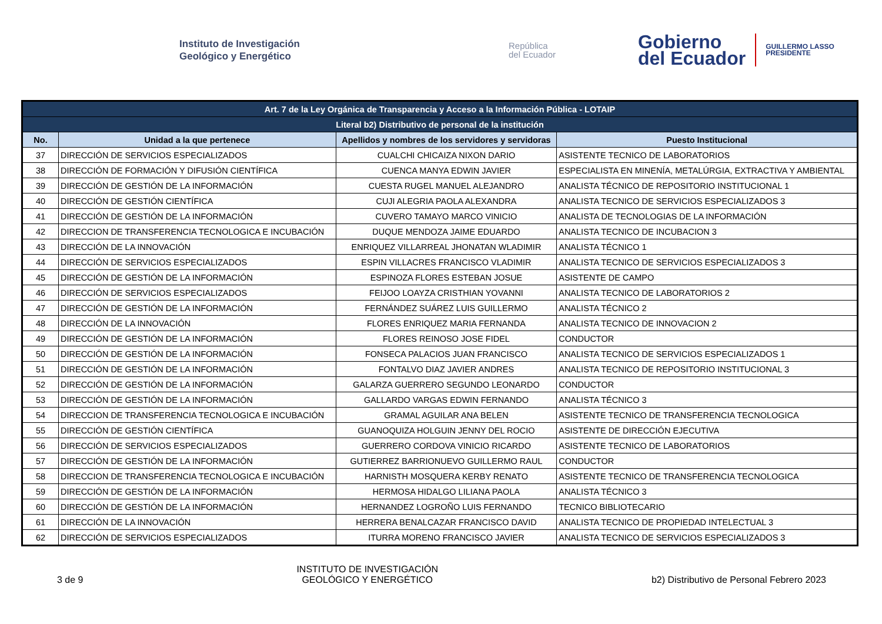Instituto de Investigación
Geológico y Energético
República
del Ecuador
Gobierno
del Ecuador
GUILLERMO LASSO
PRESIDENTE
| Art. 7 de la Ley Orgánica de Transparencia y Acceso a la Información Pública - LOTAIP | | | |
| Literal b2) Distributivo de personal de la institución | | | |
| No. | Unidad a la que pertenece | Apellidos y nombres de los servidores y servidoras | Puesto Institucional |
| 37 | DIRECCIÓN DE SERVICIOS ESPECIALIZADOS | CUALCHI CHICAIZA NIXON DARIO | ASISTENTE TECNICO DE LABORATORIOS |
| 38 | DIRECCIÓN DE FORMACIÓN Y DIFUSIÓN CIENTÍFICA | CUENCA MANYA EDWIN JAVIER | ESPECIALISTA EN MINENÍA, METALÚRGIA, EXTRACTIVA Y AMBIENTAL |
| 39 | DIRECCIÓN DE GESTIÓN DE LA INFORMACIÓN | CUESTA RUGEL MANUEL ALEJANDRO | ANALISTA TÉCNICO DE REPOSITORIO INSTITUCIONAL 1 |
| 40 | DIRECCIÓN DE GESTIÓN CIENTÍFICA | CUJI ALEGRIA PAOLA ALEXANDRA | ANALISTA TECNICO DE SERVICIOS ESPECIALIZADOS 3 |
| 41 | DIRECCIÓN DE GESTIÓN DE LA INFORMACIÓN | CUVERO TAMAYO MARCO VINICIO | ANALISTA DE TECNOLOGIAS DE LA INFORMACIÓN |
| 42 | DIRECCION DE TRANSFERENCIA TECNOLOGICA E INCUBACIÓN | DUQUE MENDOZA JAIME EDUARDO | ANALISTA TECNICO DE INCUBACION 3 |
| 43 | DIRECCIÓN DE LA INNOVACIÓN | ENRIQUEZ VILLARREAL JHONATAN WLADIMIR | ANALISTA TÉCNICO 1 |
| 44 | DIRECCIÓN DE SERVICIOS ESPECIALIZADOS | ESPIN VILLACRES FRANCISCO VLADIMIR | ANALISTA TECNICO DE SERVICIOS ESPECIALIZADOS 3 |
| 45 | DIRECCIÓN DE GESTIÓN DE LA INFORMACIÓN | ESPINOZA FLORES ESTEBAN JOSUE | ASISTENTE DE CAMPO |
| 46 | DIRECCIÓN DE SERVICIOS ESPECIALIZADOS | FEIJOO LOAYZA CRISTHIAN YOVANNI | ANALISTA TECNICO DE LABORATORIOS 2 |
| 47 | DIRECCIÓN DE GESTIÓN DE LA INFORMACIÓN | FERNÁNDEZ SUÁREZ LUIS GUILLERMO | ANALISTA TÉCNICO 2 |
| 48 | DIRECCIÓN DE LA INNOVACIÓN | FLORES ENRIQUEZ MARIA FERNANDA | ANALISTA TECNICO DE INNOVACION 2 |
| 49 | DIRECCIÓN DE GESTIÓN DE LA INFORMACIÓN | FLORES REINOSO JOSE FIDEL | CONDUCTOR |
| 50 | DIRECCIÓN DE GESTIÓN DE LA INFORMACIÓN | FONSECA PALACIOS JUAN FRANCISCO | ANALISTA TECNICO DE SERVICIOS ESPECIALIZADOS 1 |
| 51 | DIRECCIÓN DE GESTIÓN DE LA INFORMACIÓN | FONTALVO DIAZ JAVIER ANDRES | ANALISTA TECNICO DE REPOSITORIO INSTITUCIONAL 3 |
| 52 | DIRECCIÓN DE GESTIÓN DE LA INFORMACIÓN | GALARZA GUERRERO SEGUNDO LEONARDO | CONDUCTOR |
| 53 | DIRECCIÓN DE GESTIÓN DE LA INFORMACIÓN | GALLARDO VARGAS EDWIN FERNANDO | ANALISTA TÉCNICO 3 |
| 54 | DIRECCION DE TRANSFERENCIA TECNOLOGICA E INCUBACIÓN | GRAMAL AGUILAR ANA BELEN | ASISTENTE TECNICO DE TRANSFERENCIA TECNOLOGICA |
| 55 | DIRECCIÓN DE GESTIÓN CIENTÍFICA | GUANOQUIZA HOLGUIN JENNY DEL ROCIO | ASISTENTE DE DIRECCIÓN EJECUTIVA |
| 56 | DIRECCIÓN DE SERVICIOS ESPECIALIZADOS | GUERRERO CORDOVA VINICIO RICARDO | ASISTENTE TECNICO DE LABORATORIOS |
| 57 | DIRECCIÓN DE GESTIÓN DE LA INFORMACIÓN | GUTIERREZ BARRIONUEVO GUILLERMO RAUL | CONDUCTOR |
| 58 | DIRECCION DE TRANSFERENCIA TECNOLOGICA E INCUBACIÓN | HARNISTH MOSQUERA KERBY RENATO | ASISTENTE TECNICO DE TRANSFERENCIA TECNOLOGICA |
| 59 | DIRECCIÓN DE GESTIÓN DE LA INFORMACIÓN | HERMOSA HIDALGO LILIANA PAOLA | ANALISTA TÉCNICO 3 |
| 60 | DIRECCIÓN DE GESTIÓN DE LA INFORMACIÓN | HERNANDEZ LOGROÑO LUIS FERNANDO | TECNICO BIBLIOTECARIO |
| 61 | DIRECCIÓN DE LA INNOVACIÓN | HERRERA BENALCAZAR FRANCISCO DAVID | ANALISTA TECNICO DE PROPIEDAD INTELECTUAL 3 |
| 62 | DIRECCIÓN DE SERVICIOS ESPECIALIZADOS | ITURRA MORENO FRANCISCO JAVIER | ANALISTA TECNICO DE SERVICIOS ESPECIALIZADOS 3 |
3 de 9
INSTITUTO DE INVESTIGACIÓN
GEOLÓGICO Y ENERGÉTICO
b2) Distributivo de Personal Febrero 2023